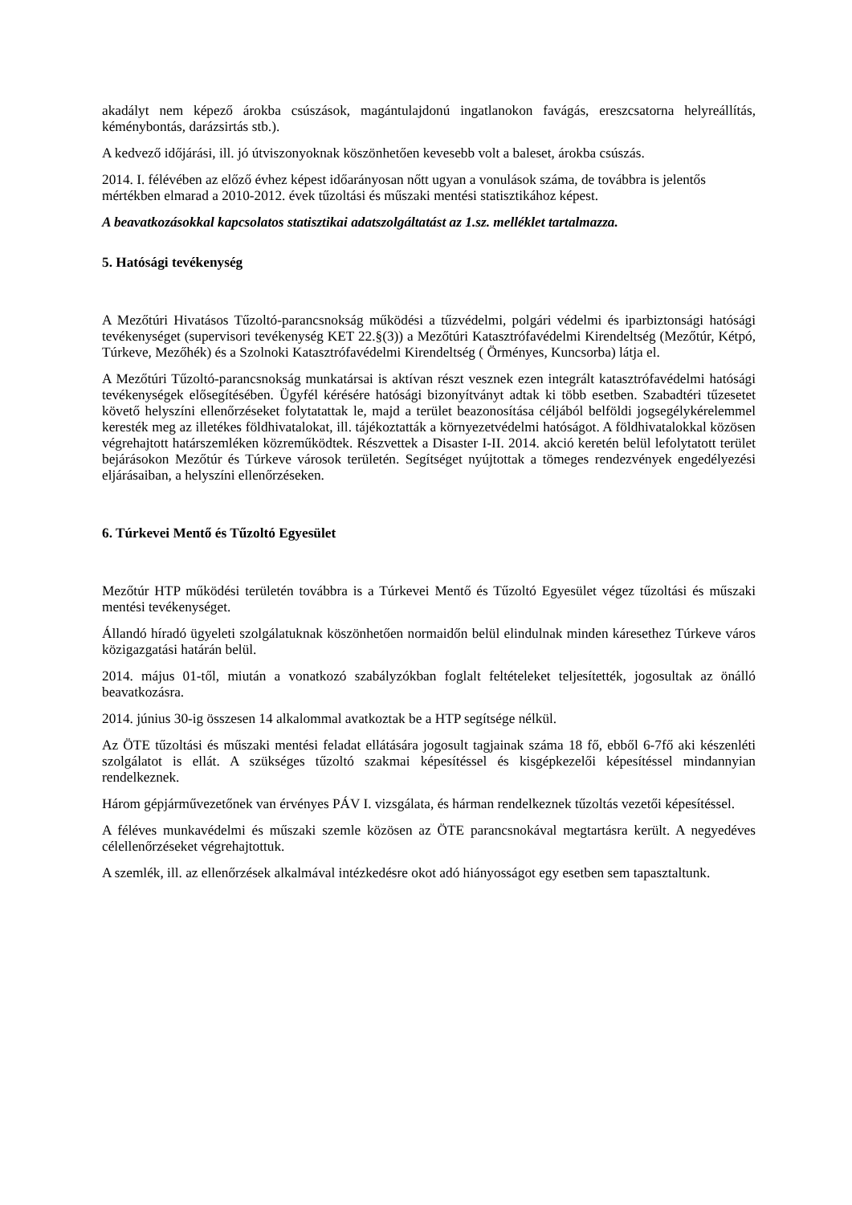akadályt nem képező árokba csúszások, magántulajdonú ingatlanokon favágás, ereszcsatorna helyreállítás, kéménybontás, darázsirtás stb.).
A kedvező időjárási, ill. jó útviszonyoknak köszönhetően kevesebb volt a baleset, árokba csúszás.
2014. I. félévében az előző évhez képest időarányosan nőtt ugyan a vonulások száma, de továbbra is jelentős mértékben elmarad a 2010-2012. évek tűzoltási és műszaki mentési statisztikához képest.
A beavatkozásokkal kapcsolatos statisztikai adatszolgáltatást az 1.sz. melléklet tartalmazza.
5. Hatósági tevékenység
A Mezőtúri Hivatásos Tűzoltó-parancsnokság működési a tűzvédelmi, polgári védelmi és iparbiztonsági hatósági tevékenységet (supervisori tevékenység KET 22.§(3)) a Mezőtúri Katasztrófavédelmi Kirendeltség (Mezőtúr, Kétpó, Túrkeve, Mezőhék) és a Szolnoki Katasztrófavédelmi Kirendeltség ( Örményes, Kuncsorba) látja el.
A Mezőtúri Tűzoltó-parancsnokság munkatársai is aktívan részt vesznek ezen integrált katasztrófavédelmi hatósági tevékenységek elősegítésében. Ügyfél kérésére hatósági bizonyítványt adtak ki több esetben. Szabadtéri tűzesetet követő helyszíni ellenőrzéseket folytatattak le, majd a terület beazonosítása céljából belföldi jogsegélykérelemmel keresték meg az illetékes földhivatalokat, ill. tájékoztatták a környezetvédelmi hatóságot. A földhivatalokkal közösen végrehajtott határszemléken közreműködtek. Részvettek a Disaster I-II. 2014. akció keretén belül lefolytatott terület bejárásokon Mezőtúr és Túrkeve városok területén. Segítséget nyújtottak a tömeges rendezvények engedélyezési eljárásaiban, a helyszíni ellenőrzéseken.
6. Túrkevei Mentő és Tűzoltó Egyesület
Mezőtúr HTP működési területén továbbra is a Túrkevei Mentő és Tűzoltó Egyesület végez tűzoltási és műszaki mentési tevékenységet.
Állandó híradó ügyeleti szolgálatuknak köszönhetően normaidőn belül elindulnak minden káresethez Túrkeve város közigazgatási határán belül.
2014. május 01-től, miután a vonatkozó szabályzókban foglalt feltételeket teljesítették, jogosultak az önálló beavatkozásra.
2014. június 30-ig összesen 14 alkalommal avatkoztak be a HTP segítsége nélkül.
Az ÖTE tűzoltási és műszaki mentési feladat ellátására jogosult tagjainak száma 18 fő, ebből 6-7fő aki készenléti szolgálatot is ellát. A szükséges tűzoltó szakmai képesítéssel és kisgépkezelői képesítéssel mindannyian rendelkeznek.
Három gépjárművezetőnek van érvényes PÁV I. vizsgálata, és hárman rendelkeznek tűzoltás vezetői képesítéssel.
A féléves munkavédelmi és műszaki szemle közösen az ÖTE parancsnokával megtartásra került. A negyedéves célellenőrzéseket végrehajtottuk.
A szemlék, ill. az ellenőrzések alkalmával intézkedésre okot adó hiányosságot egy esetben sem tapasztaltunk.